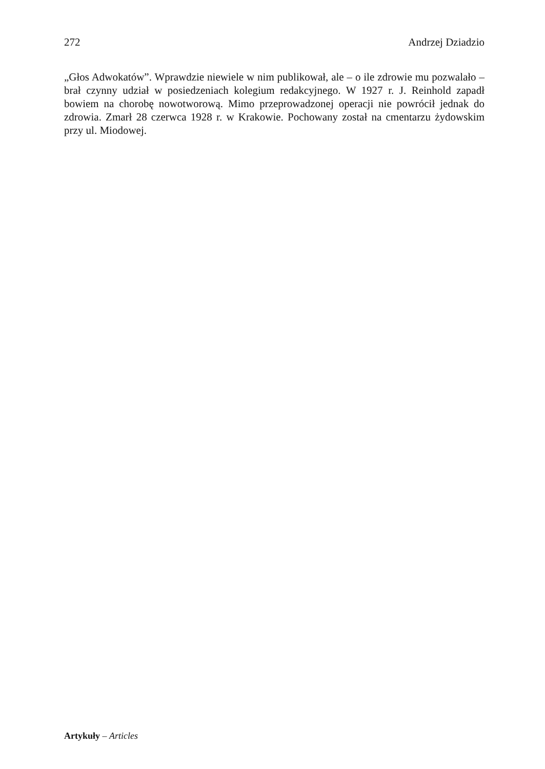272 Andrzej Dziadzio
„Głos Adwokatów”. Wprawdzie niewiele w nim publikował, ale – o ile zdrowie mu pozwalało – brał czynny udział w posiedzeniach kolegium redakcyjnego. W 1927 r. J. Reinhold zapadł bowiem na chorobę nowotworową. Mimo przeprowadzonej operacji nie powrócił jednak do zdrowia. Zmarł 28 czerwca 1928 r. w Krakowie. Pochowany został na cmentarzu żydowskim przy ul. Miodowej.
Artykuły – Articles